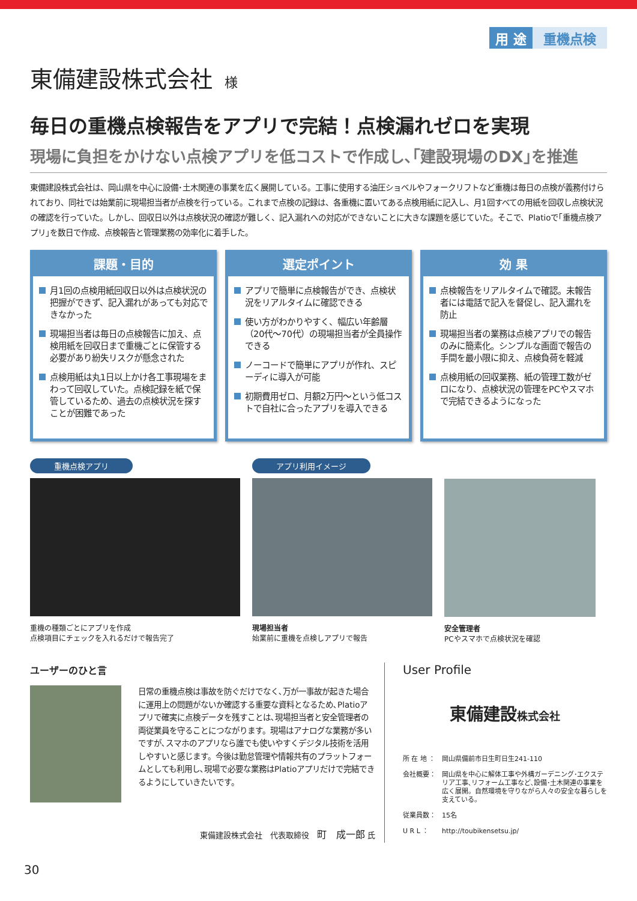用 途 重機点検
東備建設株式会社 様
毎日の重機点検報告をアプリで完結！点検漏れゼロを実現
現場に負担をかけない点検アプリを低コストで作成し､｢建設現場のDX｣を推進
東備建設株式会社は、岡山県を中心に設備･土木関連の事業を広く展開している。工事に使用する油圧ショベルやフォークリフトなど重機は毎日の点検が義務付けられており、同社では始業前に現場担当者が点検を行っている。これまで点検の記録は、各重機に置いてある点検用紙に記入し、月1回すべての用紙を回収し点検状況の確認を行っていた。しかし、回収日以外は点検状況の確認が難しく、記入漏れへの対応ができないことに大きな課題を感じていた。そこで、Platioで｢重機点検アプリ｣を数日で作成、点検報告と管理業務の効率化に着手した。
課題・目的
月1回の点検用紙回収日以外は点検状況の把握ができず、記入漏れがあっても対応できなかった
現場担当者は毎日の点検報告に加え、点検用紙を回収日まで重機ごとに保管する必要があり紛失リスクが懸念された
点検用紙は丸1日以上かけ各工事現場をまわって回収していた。点検記録を紙で保管しているため、過去の点検状況を探すことが困難であった
選定ポイント
アプリで簡単に点検報告ができ、点検状況をリアルタイムに確認できる
使い方がわかりやすく、幅広い年齢層（20代～70代）の現場担当者が全員操作できる
ノーコードで簡単にアプリが作れ、スピーディに導入が可能
初期費用ゼロ、月額2万円～という低コストで自社に合ったアプリを導入できる
効 果
点検報告をリアルタイムで確認。未報告者には電話で記入を督促し、記入漏れを防止
現場担当者の業務は点検アプリでの報告のみに簡素化。シンプルな画面で報告の手間を最小限に抑え、点検負荷を軽減
点検用紙の回収業務、紙の管理工数がゼロになり、点検状況の管理をPCやスマホで完結できるようになった
重機点検アプリ
重機の種類ごとにアプリを作成
点検項目にチェックを入れるだけで報告完了
アプリ利用イメージ
現場担当者
始業前に重機を点検しアプリで報告
安全管理者
PCやスマホで点検状況を確認
ユーザーのひと言
日常の重機点検は事故を防ぐだけでなく､万が一事故が起きた場合に運用上の問題がないか確認する重要な資料となるため､Platioアプリで確実に点検データを残すことは､現場担当者と安全管理者の両従業員を守ることにつながります。現場はアナログな業務が多いですが､スマホのアプリなら誰でも使いやすくデジタル技術を活用しやすいと感じます。今後は勤怠管理や情報共有のプラットフォームとしても利用し､現場で必要な業務はPlatioアプリだけで完結できるようにしていきたいです。
東備建設株式会社　代表取締役　町　成一郎 氏
User Profile
東備建設株式会社
所 在 地 ： 岡山県備前市日生町日生241-110
会社概要： 岡山県を中心に解体工事や外構ガーデニング･エクステリア工事､リフォーム工事など､設備･土木関連の事業を広く展開。自然環境を守りながら人々の安全な暮らしを支えている。
従業員数： 15名
U R L ： http://toubikensetsu.jp/
30